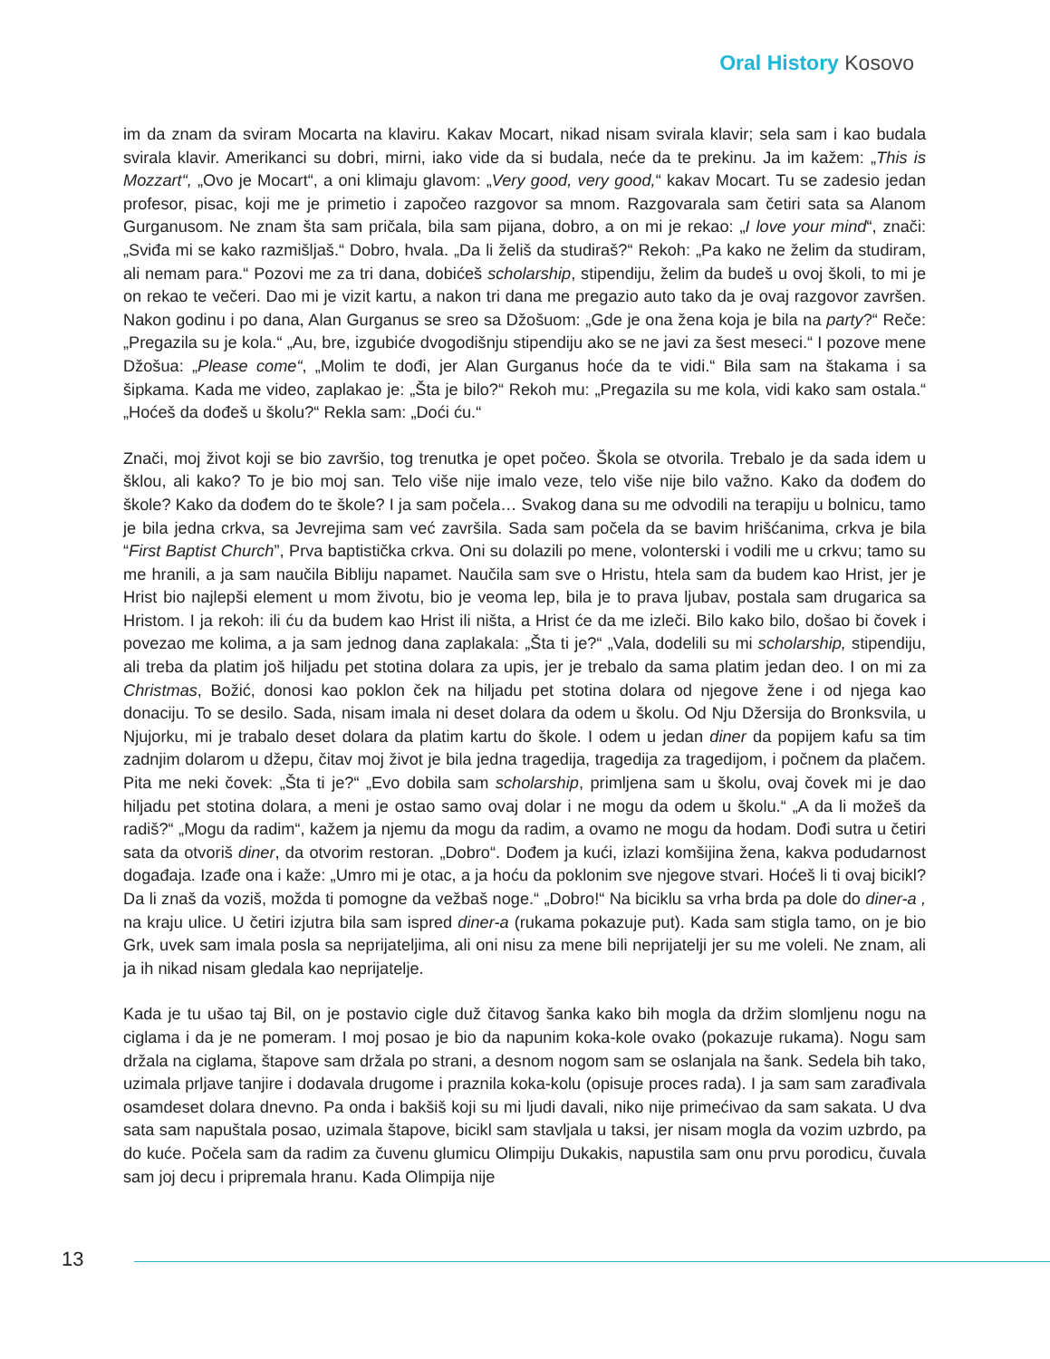Oral History Kosovo
im da znam da sviram Mocarta na klaviru. Kakav Mocart, nikad nisam svirala klavir; sela sam i kao budala svirala klavir. Amerikanci su dobri, mirni, iako vide da si budala, neće da te prekinu. Ja im kažem: „This is Mozzart“, „Ovo je Mocart“, a oni klimaju glavom: „Very good, very good,“ kakav Mocart. Tu se zadesio jedan profesor, pisac, koji me je primetio i započeo razgovor sa mnom. Razgovarala sam četiri sata sa Alanom Gurganusom. Ne znam šta sam pričala, bila sam pijana, dobro, a on mi je rekao: „I love your mind“, znači: „Sviđa mi se kako razmišljaš.“ Dobro, hvala. „Da li želiš da studiraš?“ Rekoh: „Pa kako ne želim da studiram, ali nemam para.“ Pozovi me za tri dana, dobićeš scholarship, stipendiju, želim da budeš u ovoj školi, to mi je on rekao te večeri. Dao mi je vizit kartu, a nakon tri dana me pregazio auto tako da je ovaj razgovor završen. Nakon godinu i po dana, Alan Gurganus se sreo sa Džošuom: „Gde je ona žena koja je bila na party?“ Reče: „Pregazila su je kola.“ „Au, bre, izgubiće dvogodišnju stipendiju ako se ne javi za šest meseci.“ I pozove mene Džošua: „Please come“, „Molim te dođi, jer Alan Gurganus hoće da te vidi.“ Bila sam na štakama i sa šipkama. Kada me video, zaplakao je: „Šta je bilo?“ Rekoh mu: „Pregazila su me kola, vidi kako sam ostala.“ „Hoćeš da dođeš u školu?“ Rekla sam: „Doći ću.“
Znači, moj život koji se bio završio, tog trenutka je opet počeo. Škola se otvorila. Trebalo je da sada idem u šklou, ali kako? To je bio moj san. Telo više nije imalo veze, telo više nije bilo važno. Kako da dođem do škole? Kako da dođem do te škole? I ja sam počela… Svakog dana su me odvodili na terapiju u bolnicu, tamo je bila jedna crkva, sa Jevrejima sam već završila. Sada sam počela da se bavim hrišćanima, crkva je bila “First Baptist Church”, Prva baptistička crkva. Oni su dolazili po mene, volonterski i vodili me u crkvu; tamo su me hranili, a ja sam naučila Bibliju napamet. Naučila sam sve o Hristu, htela sam da budem kao Hrist, jer je Hrist bio najlepši element u mom životu, bio je veoma lep, bila je to prava ljubav, postala sam drugarica sa Hristom. I ja rekoh: ili ću da budem kao Hrist ili ništa, a Hrist će da me izleči. Bilo kako bilo, došao bi čovek i povezao me kolima, a ja sam jednog dana zaplakala: „Šta ti je?“ „Vala, dodelili su mi scholarship, stipendiju, ali treba da platim još hiljadu pet stotina dolara za upis, jer je trebalo da sama platim jedan deo. I on mi za Christmas, Božić, donosi kao poklon ček na hiljadu pet stotina dolara od njegove žene i od njega kao donaciju. To se desilo. Sada, nisam imala ni deset dolara da odem u školu. Od Nju Džersija do Bronksvila, u Njujorku, mi je trabalo deset dolara da platim kartu do škole. I odem u jedan diner da popijem kafu sa tim zadnjim dolarom u džepu, čitav moj život je bila jedna tragedija, tragedija za tragedijom, i počnem da plačem. Pita me neki čovek: „Šta ti je?“ „Evo dobila sam scholarship, primljena sam u školu, ovaj čovek mi je dao hiljadu pet stotina dolara, a meni je ostao samo ovaj dolar i ne mogu da odem u školu.“ „A da li možeš da radiš?“ „Mogu da radim“, kažem ja njemu da mogu da radim, a ovamo ne mogu da hodam. Dođi sutra u četiri sata da otvoriš diner, da otvorim restoran. „Dobro“. Dođem ja kući, izlazi komšijina žena, kakva podudarnost događaja. Izađe ona i kaže: „Umro mi je otac, a ja hoću da poklonim sve njegove stvari. Hoćeš li ti ovaj bicikl? Da li znaš da voziš, možda ti pomogne da vežbaš noge.“ „Dobro!“ Na biciklu sa vrha brda pa dole do diner-a , na kraju ulice. U četiri izjutra bila sam ispred diner-a (rukama pokazuje put). Kada sam stigla tamo, on je bio Grk, uvek sam imala posla sa neprijateljima, ali oni nisu za mene bili neprijatelji jer su me voleli. Ne znam, ali ja ih nikad nisam gledala kao neprijatelje.
Kada je tu ušao taj Bil, on je postavio cigle duž čitavog šanka kako bih mogla da držim slomljenu nogu na ciglama i da je ne pomeram. I moj posao je bio da napunim koka-kole ovako (pokazuje rukama). Nogu sam držala na ciglama, štapove sam držala po strani, a desnom nogom sam se oslanjala na šank. Sedela bih tako, uzimala prljave tanjire i dodavala drugome i praznila koka-kolu (opisuje proces rada). I ja sam sam zarađivala osamdeset dolara dnevno. Pa onda i bakšiš koji su mi ljudi davali, niko nije primećivao da sam sakata. U dva sata sam napuštala posao, uzimala štapove, bicikl sam stavljala u taksi, jer nisam mogla da vozim uzbrdo, pa do kuće. Počela sam da radim za čuvenu glumicu Olimpiju Dukakis, napustila sam onu prvu porodicu, čuvala sam joj decu i pripremala hranu. Kada Olimpija nije
13